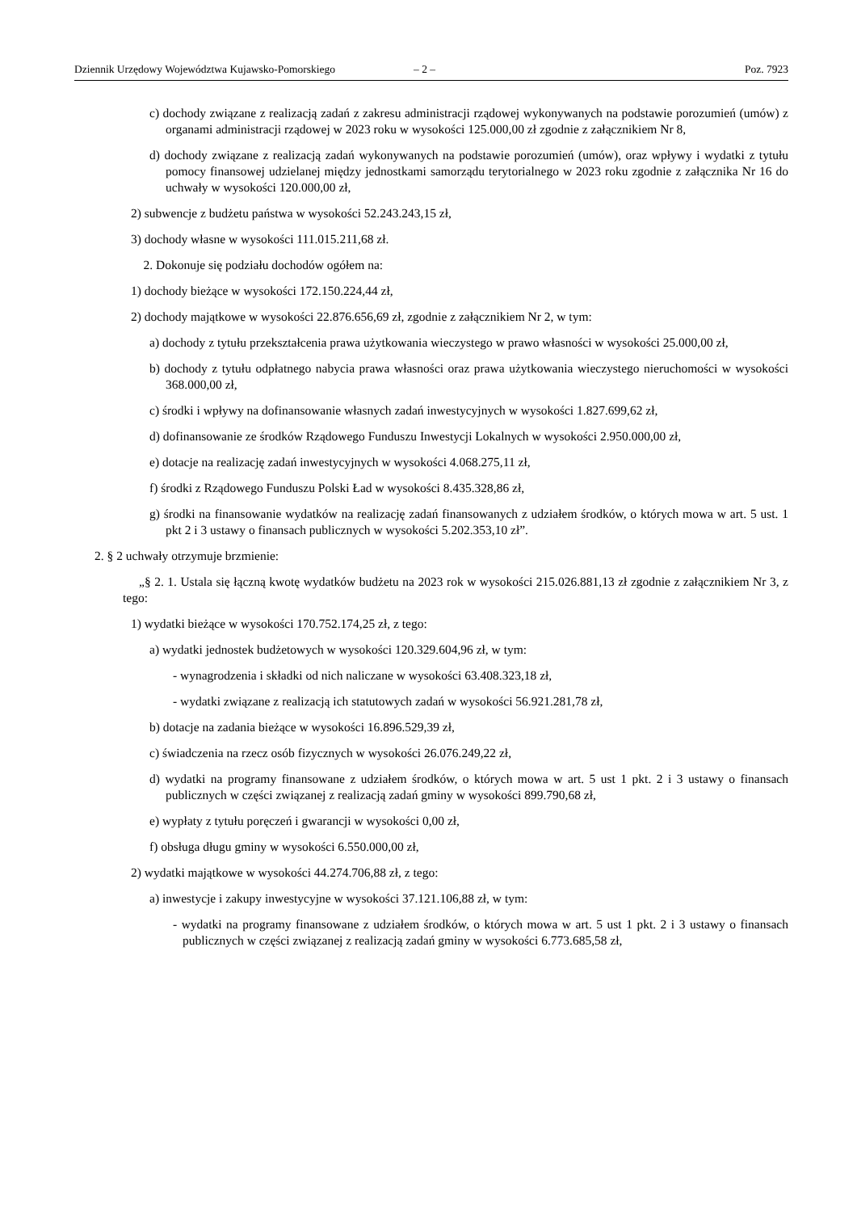Dziennik Urzędowy Województwa Kujawsko-Pomorskiego – 2 – Poz. 7923
c) dochody związane z realizacją zadań z zakresu administracji rządowej wykonywanych na podstawie porozumień (umów) z organami administracji rządowej w 2023 roku w wysokości 125.000,00 zł zgodnie z załącznikiem Nr 8,
d) dochody związane z realizacją zadań wykonywanych na podstawie porozumień (umów), oraz wpływy i wydatki z tytułu pomocy finansowej udzielanej między jednostkami samorządu terytorialnego w 2023 roku zgodnie z załącznika Nr 16 do uchwały w wysokości 120.000,00 zł,
2) subwencje z budżetu państwa w wysokości 52.243.243,15 zł,
3) dochody własne w wysokości 111.015.211,68 zł.
2. Dokonuje się podziału dochodów ogółem na:
1) dochody bieżące w wysokości 172.150.224,44 zł,
2) dochody majątkowe w wysokości 22.876.656,69 zł, zgodnie z załącznikiem Nr 2, w tym:
a) dochody z tytułu przekształcenia prawa użytkowania wieczystego w prawo własności w wysokości 25.000,00 zł,
b) dochody z tytułu odpłatnego nabycia prawa własności oraz prawa użytkowania wieczystego nieruchomości w wysokości 368.000,00 zł,
c) środki i wpływy na dofinansowanie własnych zadań inwestycyjnych w wysokości 1.827.699,62 zł,
d) dofinansowanie ze środków Rządowego Funduszu Inwestycji Lokalnych w wysokości 2.950.000,00 zł,
e) dotacje na realizację zadań inwestycyjnych w wysokości 4.068.275,11 zł,
f) środki z Rządowego Funduszu Polski Ład w wysokości 8.435.328,86 zł,
g) środki na finansowanie wydatków na realizację zadań finansowanych z udziałem środków, o których mowa w art. 5 ust. 1 pkt 2 i 3 ustawy o finansach publicznych w wysokości 5.202.353,10 zł”.
2. § 2 uchwały otrzymuje brzmienie:
„§ 2. 1. Ustala się łączną kwotę wydatków budżetu na 2023 rok w wysokości 215.026.881,13 zł zgodnie z załącznikiem Nr 3, z tego:
1) wydatki bieżące w wysokości 170.752.174,25 zł, z tego:
a) wydatki jednostek budżetowych w wysokości 120.329.604,96 zł, w tym:
- wynagrodzenia i składki od nich naliczane w wysokości 63.408.323,18 zł,
- wydatki związane z realizacją ich statutowych zadań w wysokości 56.921.281,78 zł,
b) dotacje na zadania bieżące w wysokości 16.896.529,39 zł,
c) świadczenia na rzecz osób fizycznych w wysokości 26.076.249,22 zł,
d) wydatki na programy finansowane z udziałem środków, o których mowa w art. 5 ust 1 pkt. 2 i 3 ustawy o finansach publicznych w części związanej z realizacją zadań gminy w wysokości 899.790,68 zł,
e) wypłaty z tytułu poręczeń i gwarancji w wysokości 0,00 zł,
f) obsługa długu gminy w wysokości 6.550.000,00 zł,
2) wydatki majątkowe w wysokości 44.274.706,88 zł, z tego:
a) inwestycje i zakupy inwestycyjne w wysokości 37.121.106,88 zł, w tym:
- wydatki na programy finansowane z udziałem środków, o których mowa w art. 5 ust 1 pkt. 2 i 3 ustawy o finansach publicznych w części związanej z realizacją zadań gminy w wysokości 6.773.685,58 zł,